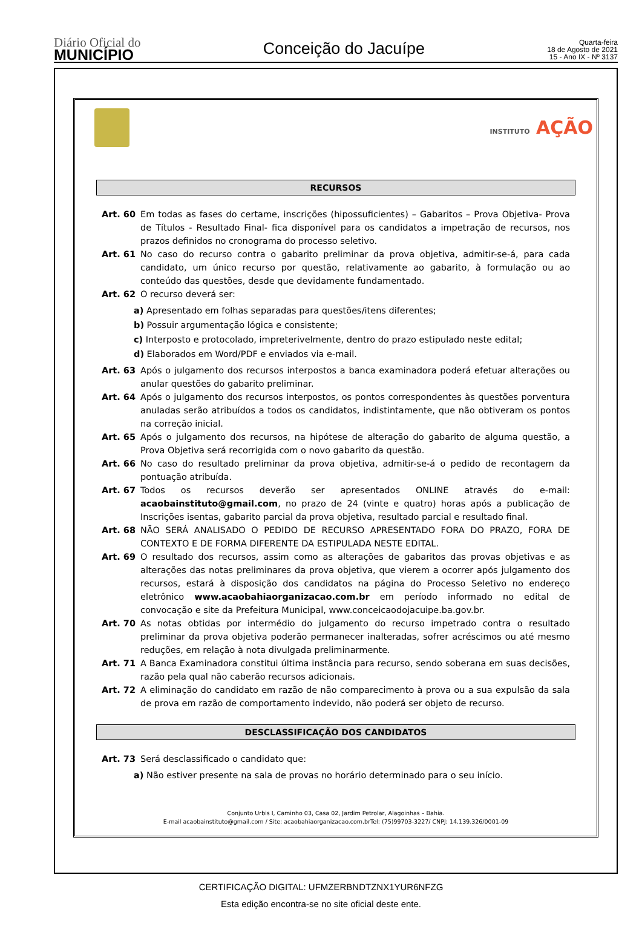Diário Oficial do
MUNICÍPIO
Conceição do Jacuípe
Quarta-feira
18 de Agosto de 2021
15 - Ano IX - Nº 3137
INSTITUTO AÇÃO
RECURSOS
Art. 60 Em todas as fases do certame, inscrições (hipossuficientes) – Gabaritos – Prova Objetiva- Prova de Títulos - Resultado Final- fica disponível para os candidatos a impetração de recursos, nos prazos definidos no cronograma do processo seletivo.
Art. 61 No caso do recurso contra o gabarito preliminar da prova objetiva, admitir-se-á, para cada candidato, um único recurso por questão, relativamente ao gabarito, à formulação ou ao conteúdo das questões, desde que devidamente fundamentado.
Art. 62 O recurso deverá ser:
a) Apresentado em folhas separadas para questões/itens diferentes;
b) Possuir argumentação lógica e consistente;
c) Interposto e protocolado, impreterivelmente, dentro do prazo estipulado neste edital;
d) Elaborados em Word/PDF e enviados via e-mail.
Art. 63 Após o julgamento dos recursos interpostos a banca examinadora poderá efetuar alterações ou anular questões do gabarito preliminar.
Art. 64 Após o julgamento dos recursos interpostos, os pontos correspondentes às questões porventura anuladas serão atribuídos a todos os candidatos, indistintamente, que não obtiveram os pontos na correção inicial.
Art. 65 Após o julgamento dos recursos, na hipótese de alteração do gabarito de alguma questão, a Prova Objetiva será recorrigida com o novo gabarito da questão.
Art. 66 No caso do resultado preliminar da prova objetiva, admitir-se-á o pedido de recontagem da pontuação atribuída.
Art. 67 Todos os recursos deverão ser apresentados ONLINE através do e-mail: acaobainstituto@gmail.com, no prazo de 24 (vinte e quatro) horas após a publicação de Inscrições isentas, gabarito parcial da prova objetiva, resultado parcial e resultado final.
Art. 68 NÃO SERÁ ANALISADO O PEDIDO DE RECURSO APRESENTADO FORA DO PRAZO, FORA DE CONTEXTO E DE FORMA DIFERENTE DA ESTIPULADA NESTE EDITAL.
Art. 69 O resultado dos recursos, assim como as alterações de gabaritos das provas objetivas e as alterações das notas preliminares da prova objetiva, que vierem a ocorrer após julgamento dos recursos, estará à disposição dos candidatos na página do Processo Seletivo no endereço eletrônico www.acaobahiaorganizacao.com.br em período informado no edital de convocação e site da Prefeitura Municipal, www.conceicaodojacuipe.ba.gov.br.
Art. 70 As notas obtidas por intermédio do julgamento do recurso impetrado contra o resultado preliminar da prova objetiva poderão permanecer inalteradas, sofrer acréscimos ou até mesmo reduções, em relação à nota divulgada preliminarmente.
Art. 71 A Banca Examinadora constitui última instância para recurso, sendo soberana em suas decisões, razão pela qual não caberão recursos adicionais.
Art. 72 A eliminação do candidato em razão de não comparecimento à prova ou a sua expulsão da sala de prova em razão de comportamento indevido, não poderá ser objeto de recurso.
DESCLASSIFICAÇÃO DOS CANDIDATOS
Art. 73 Será desclassificado o candidato que:
a) Não estiver presente na sala de provas no horário determinado para o seu início.
Conjunto Urbis I, Caminho 03, Casa 02, Jardim Petrolar, Alagoinhas – Bahia.
E-mail acaobainstituto@gmail.com / Site: acaobahiaorganizacao.com.brTel: (75)99703-3227/ CNPJ: 14.139.326/0001-09
CERTIFICAÇÃO DIGITAL: UFMZERBNDTZNX1YUR6NFZG
Esta edição encontra-se no site oficial deste ente.